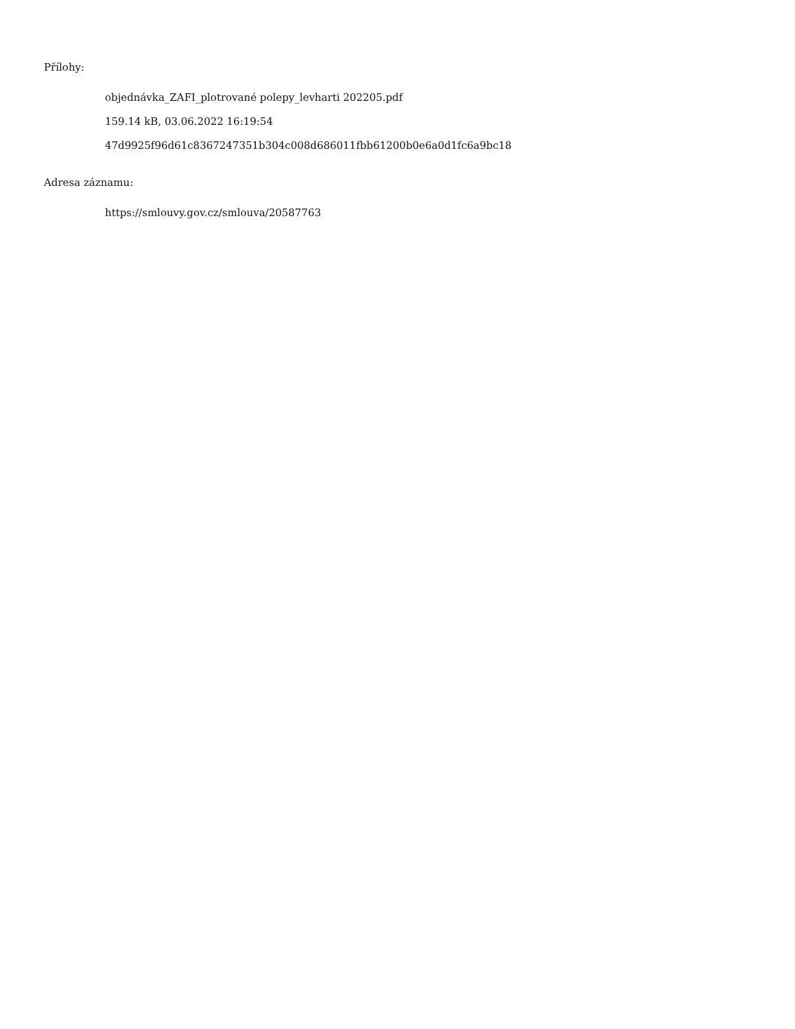Přílohy:
objednávka_ZAFI_plotrované polepy_levharti 202205.pdf
159.14 kB, 03.06.2022 16:19:54
47d9925f96d61c8367247351b304c008d686011fbb61200b0e6a0d1fc6a9bc18
Adresa záznamu:
https://smlouvy.gov.cz/smlouva/20587763